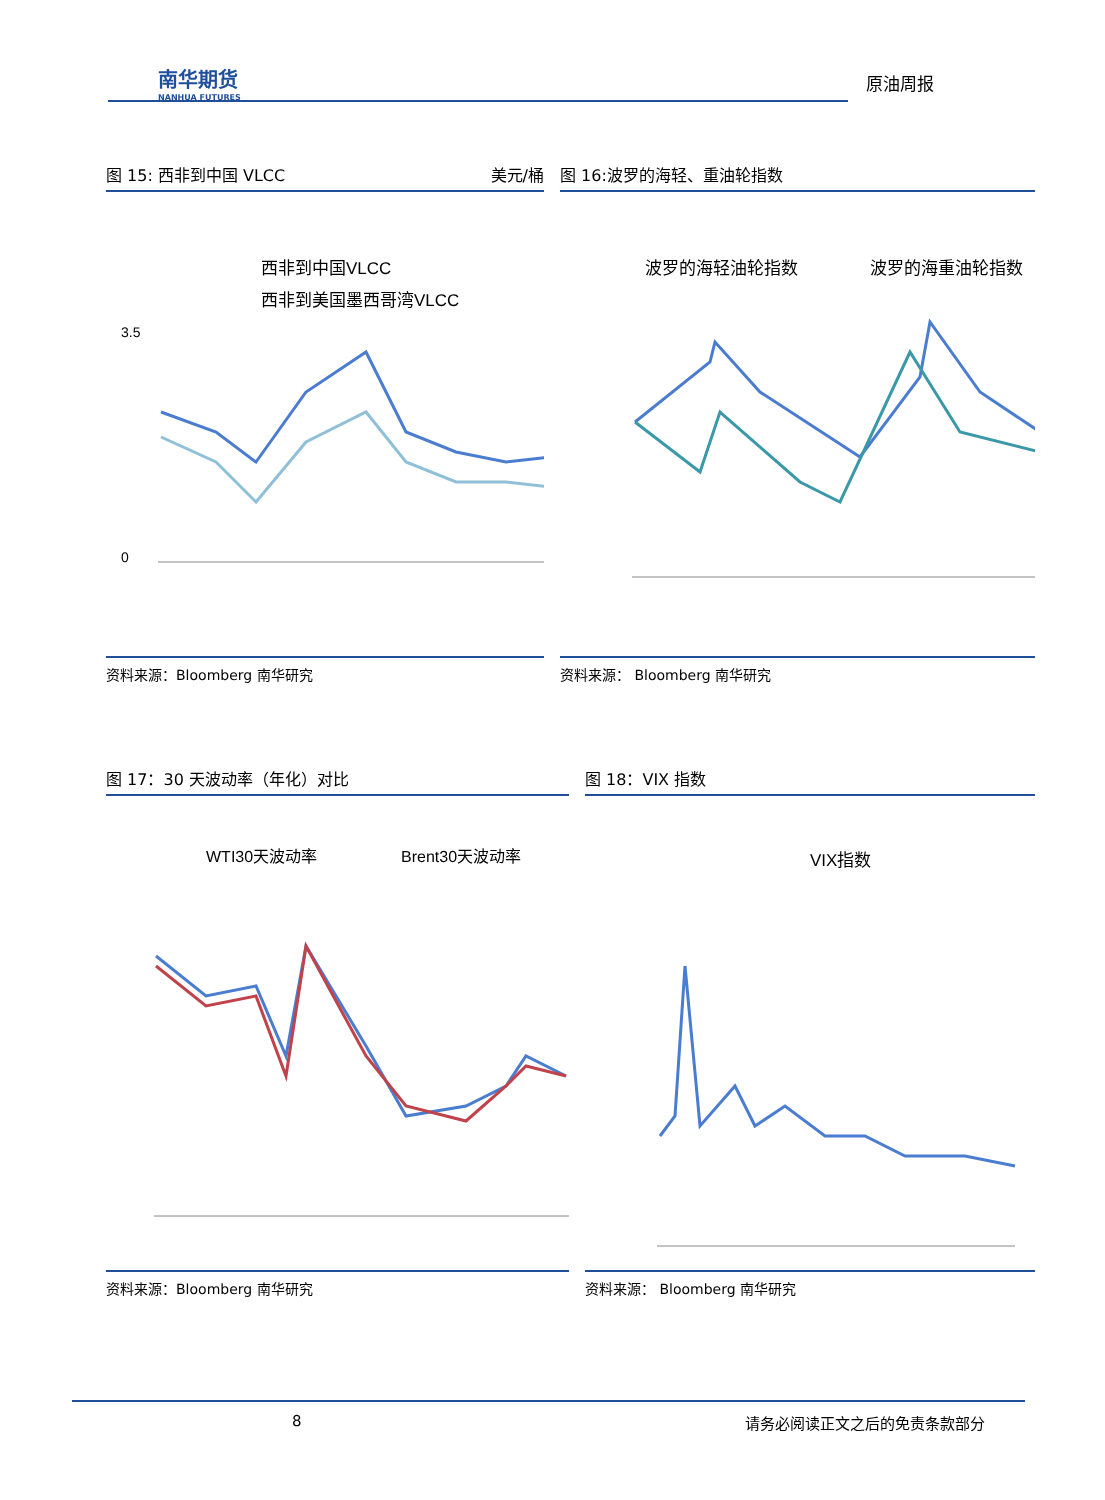南华期货
NANHUA FUTURES
原油周报
图 15: 西非到中国 VLCC 美元/桶
西非到中国VLCC
西非到美国墨西哥湾VLCC
3.5
0
资料来源：Bloomberg 南华研究
图 16:波罗的海轻、重油轮指数
波罗的海轻油轮指数
波罗的海重油轮指数
资料来源： Bloomberg 南华研究
图 17：30 天波动率（年化）对比
WTI30天波动率
Brent30天波动率
资料来源：Bloomberg 南华研究
图 18：VIX 指数
VIX指数
资料来源： Bloomberg 南华研究
8 请务必阅读正文之后的免责条款部分